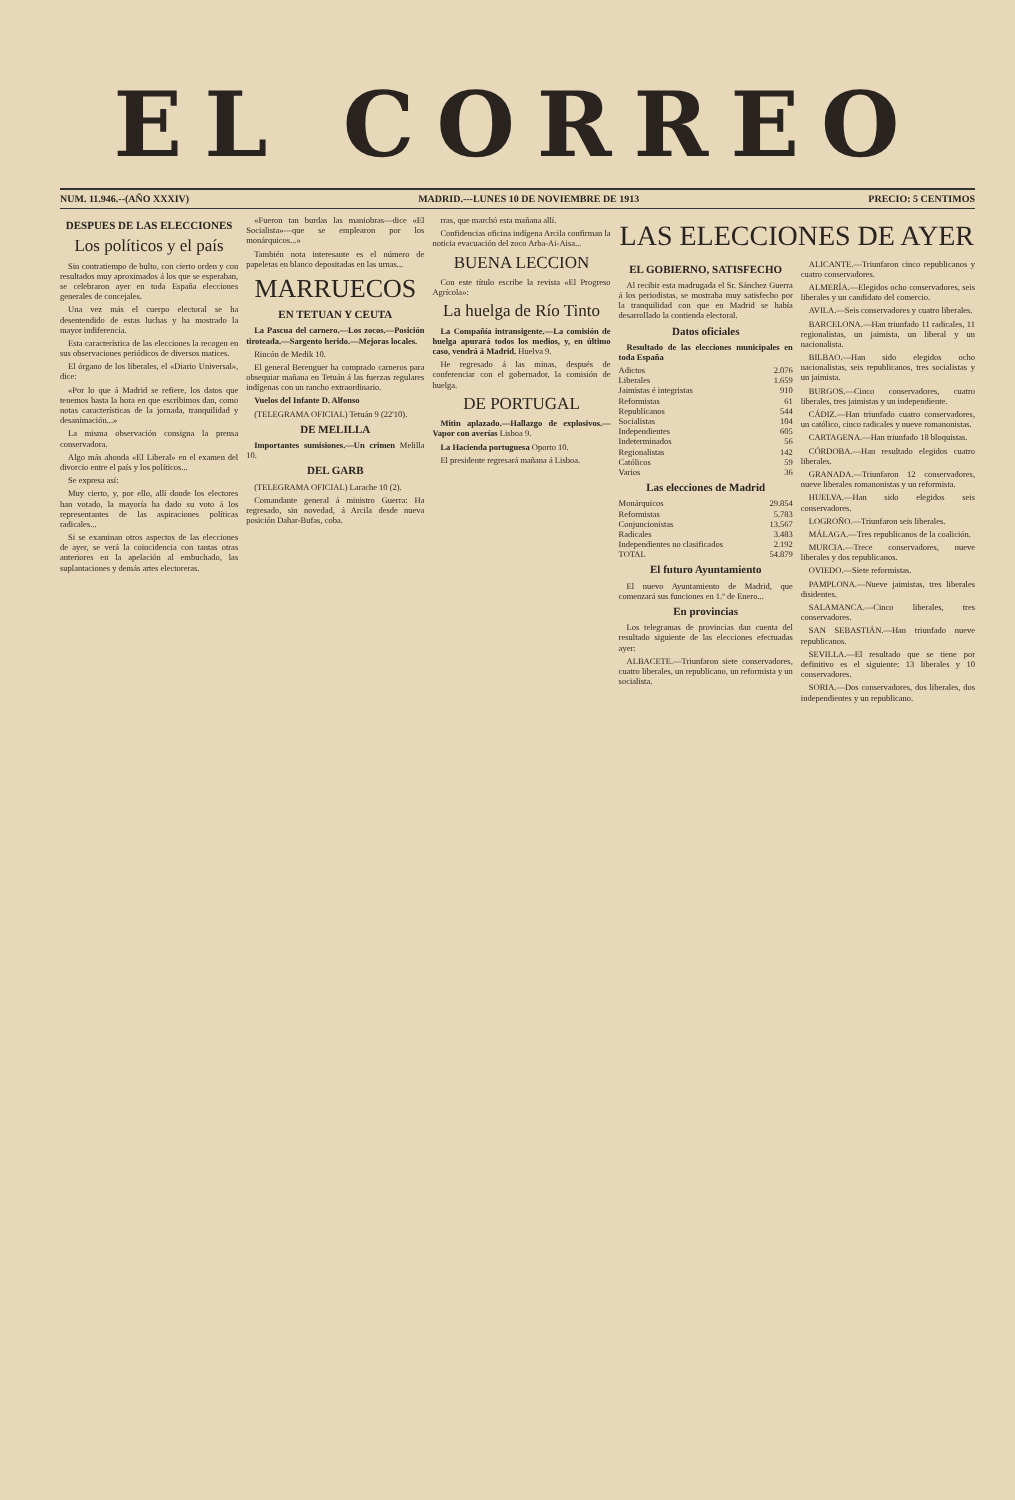EL CORREO
NUM. 11.946.--(AÑO XXXIV) MADRID.---LUNES 10 DE NOVIEMBRE DE 1913 PRECIO: 5 CENTIMOS
DESPUES DE LAS ELECCIONES
Los políticos y el país
Sin contratiempo de bulto, con cierto orden y con resultados muy aproximados á los que se esperaban, se celebraron ayer en toda España elecciones generales de concejales.
Una vez más el cuerpo electoral se ha desentendido de estas luchas y ha mostrado la mayor indiferencia.
Esta característica de las elecciones la recogen en sus observaciones periódicos de diversos matices.
El órgano de los liberales, el «Diario Universal», dice:
«Por lo que á Madrid se refiere, los datos que tenemos hasta la hora en que escribimos dan, como notas características de la jornada, tranquilidad y desanimación...»
La misma observación consigna la prensa conservadora.
Algo más ahonda «El Liberal» en el examen del divorcio entre el país y los políticos...
Se expresa así:
Muy cierto, y, por ello, allí donde los electores han votado, la mayoría ha dado su voto á los representantes de las aspiraciones políticas radicales...
Si se examinan otros aspectos de las elecciones de ayer, se verá la coincidencia con tantas otras anteriores en la apelación al embuchado, las suplantaciones y demás artes electoreras.
«Fueron tan burdas las maniobras—dice «El Socialista»—que se emplearon por los monárquicos...»
También nota interesante es el número de papeletas en blanco depositadas en las urnas...
MARRUECOS
EN TETUAN Y CEUTA
La Pascua del carnero.—Los zocos.—Posición tiroteada.—Sargento herido.—Mejoras locales.
Rincón de Medik 10.
El general Berenguer ha comprado carneros para obsequiar mañana en Tetuán á las fuerzas regulares indígenas con un rancho extraordinario.
Vuelos del Infante D. Alfonso
(TELEGRAMA OFICIAL) Tetuán 9 (22'10).
DE MELILLA
Importantes sumisiones.—Un crimen Melilla 10.
DEL GARB
(TELEGRAMA OFICIAL) Larache 10 (2).
Comandante general á ministro Guerra: Ha regresado, sin novedad, á Arcila desde nueva posición Dahar-Bufas, coba.
rras, que marchó esta mañana allí.
Confidencias oficina indígena Arcila confirman la noticia evacuación del zoco Arba-Ai-Aisa...
BUENA LECCION
Con este título escribe la revista «El Progreso Agrícola»:
La huelga de Río Tinto
La Compañía intransigente.—La comisión de huelga apurará todos los medios, y, en último caso, vendrá á Madrid. Huelva 9.
He regresado á las minas, después de conferenciar con el gobernador, la comisión de huelga.
DE PORTUGAL
Mitin aplazado.—Hallazgo de explosivos.—Vapor con averías Lisboa 9.
La Hacienda portuguesa Oporto 10.
El presidente regresará mañana á Lisboa.
LAS ELECCIONES DE AYER
EL GOBIERNO, SATISFECHO
Al recibir esta madrugada el Sr. Sánchez Guerra á los periodistas, se mostraba muy satisfecho por la tranquilidad con que en Madrid se había desarrollado la contienda electoral.
Datos oficiales
Resultado de las elecciones municipales en toda España
| Adictos | 2.076 |
| Liberales | 1.659 |
| Jaimistas é integristas | 910 |
| Reformistas | 61 |
| Republicanos | 544 |
| Socialistas | 104 |
| Independientes | 605 |
| Indeterminados | 56 |
| Regionalistas | 142 |
| Católicos | 59 |
| Varios | 36 |
Las elecciones de Madrid
| Monárquicos | 29.854 |
| Reformistas | 5.783 |
| Conjuncionistas | 13.567 |
| Radicales | 3.483 |
| Independientes no clasificados | 2.192 |
| TOTAL | 54.879 |
El futuro Ayuntamiento
El nuevo Ayuntamiento de Madrid, que comenzará sus funciones en 1.º de Enero...
En provincias
Los telegramas de provincias dan cuenta del resultado siguiente de las elecciones efectuadas ayer:
ALBACETE.—Triunfaron siete conservadores, cuatro liberales, un republicano, un reformista y un socialista.
ALICANTE.—Triunfaron cinco republicanos y cuatro conservadores.
ALMERÍA.—Elegidos ocho conservadores, seis liberales y un candidato del comercio.
AVILA.—Seis conservadores y cuatro liberales.
BARCELONA.—Han triunfado 11 radicales, 11 regionalistas, un jaimista, un liberal y un nacionalista.
BILBAO.—Han sido elegidos ocho nacionalistas, seis republicanos, tres socialistas y un jaimista.
BURGOS.—Cinco conservadores, cuatro liberales, tres jaimistas y un independiente.
CÁDIZ.—Han triunfado cuatro conservadores, un católico, cinco radicales y nueve romanonistas.
CARTAGENA.—Han triunfado 18 bloquistas.
CÓRDOBA.—Han resultado elegidos cuatro liberales.
GRANADA.—Triunfaron 12 conservadores, nueve liberales romanonistas y un reformista.
HUELVA.—Han sido elegidos seis conservadores.
LOGROÑO.—Triunfaron seis liberales.
MÁLAGA.—Tres republicanos de la coalición.
MURCIA.—Trece conservadores, nueve liberales y dos republicanos.
OVIEDO.—Siete reformistas.
PAMPLONA.—Nueve jaimistas, tres liberales disidentes.
SALAMANCA.—Cinco liberales, tres conservadores.
SAN SEBASTIÁN.—Han triunfado nueve republicanos.
SEVILLA.—El resultado que se tiene por definitivo es el siguiente: 13 liberales y 10 conservadores.
SORIA.—Dos conservadores, dos liberales, dos independientes y un republicano.